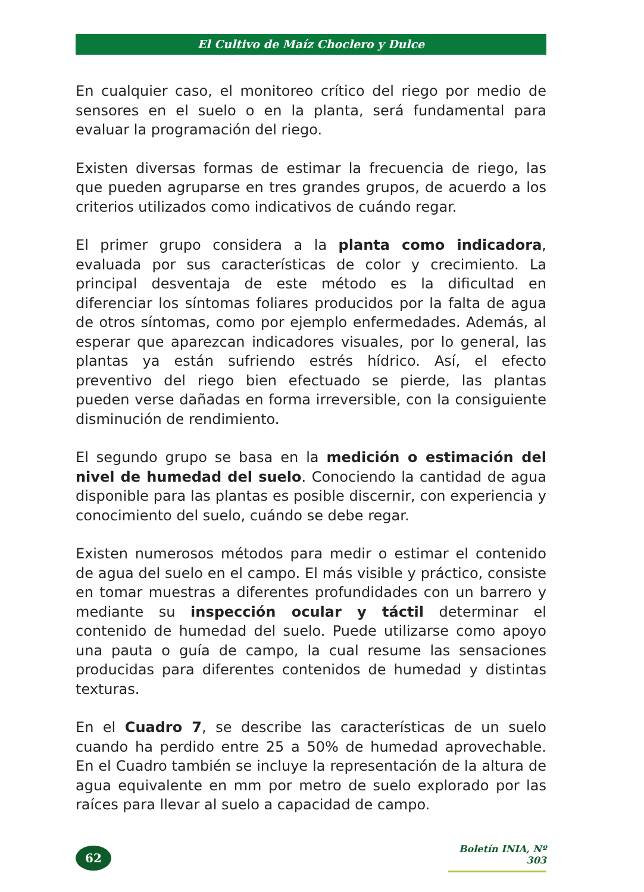El Cultivo de Maíz Choclero y Dulce
En cualquier caso, el monitoreo crítico del riego por medio de sensores en el suelo o en la planta, será fundamental para evaluar la programación del riego.
Existen diversas formas de estimar la frecuencia de riego, las que pueden agruparse en tres grandes grupos, de acuerdo a los criterios utilizados como indicativos de cuándo regar.
El primer grupo considera a la planta como indicadora, evaluada por sus características de color y crecimiento. La principal desventaja de este método es la dificultad en diferenciar los síntomas foliares producidos por la falta de agua de otros síntomas, como por ejemplo enfermedades. Además, al esperar que aparezcan indicadores visuales, por lo general, las plantas ya están sufriendo estrés hídrico. Así, el efecto preventivo del riego bien efectuado se pierde, las plantas pueden verse dañadas en forma irreversible, con la consiguiente disminución de rendimiento.
El segundo grupo se basa en la medición o estimación del nivel de humedad del suelo. Conociendo la cantidad de agua disponible para las plantas es posible discernir, con experiencia y conocimiento del suelo, cuándo se debe regar.
Existen numerosos métodos para medir o estimar el contenido de agua del suelo en el campo. El más visible y práctico, consiste en tomar muestras a diferentes profundidades con un barrero y mediante su inspección ocular y táctil determinar el contenido de humedad del suelo. Puede utilizarse como apoyo una pauta o guía de campo, la cual resume las sensaciones producidas para diferentes contenidos de humedad y distintas texturas.
En el Cuadro 7, se describe las características de un suelo cuando ha perdido entre 25 a 50% de humedad aprovechable. En el Cuadro también se incluye la representación de la altura de agua equivalente en mm por metro de suelo explorado por las raíces para llevar al suelo a capacidad de campo.
62
Boletín INIA, Nº 303